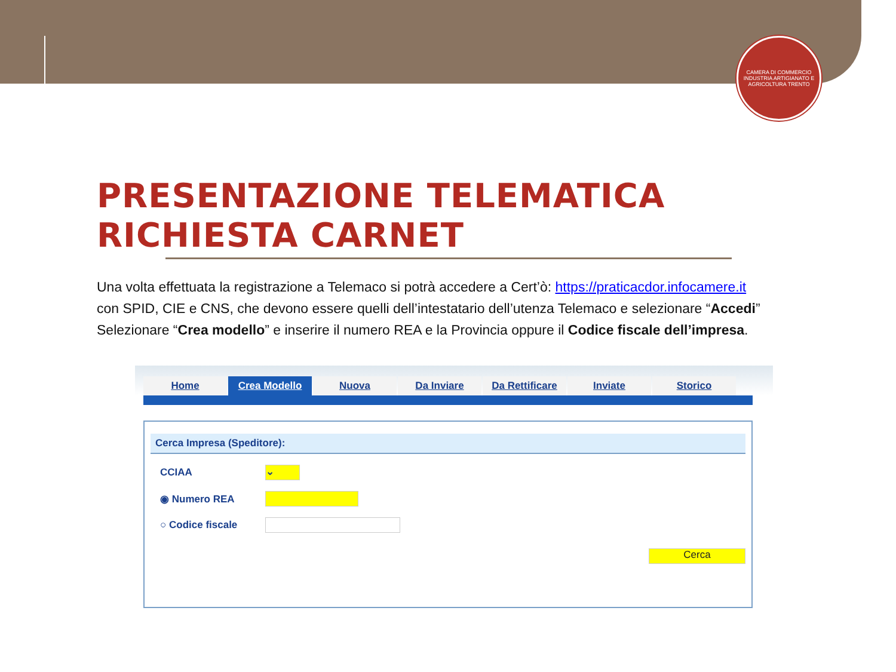CAMERA DI COMMERCIO INDUSTRIA ARTIGIANATO E AGRICOLTURA TRENTO
PRESENTAZIONE TELEMATICA
RICHIESTA CARNET
Una volta effettuata la registrazione a Telemaco si potrà accedere a Cert’ò: https://praticacdor.infocamere.it
con SPID, CIE e CNS, che devono essere quelli dell’intestatario dell’utenza Telemaco e selezionare “Accedi”
Selezionare “Crea modello” e inserire il numero REA e la Provincia oppure il Codice fiscale dell’impresa.
Home Crea Modello Nuova Da Inviare Da Rettificare Inviate Storico
Cerca Impresa (Speditore):
CCIAA ⌄
◉ Numero REA
○ Codice fiscale
Cerca